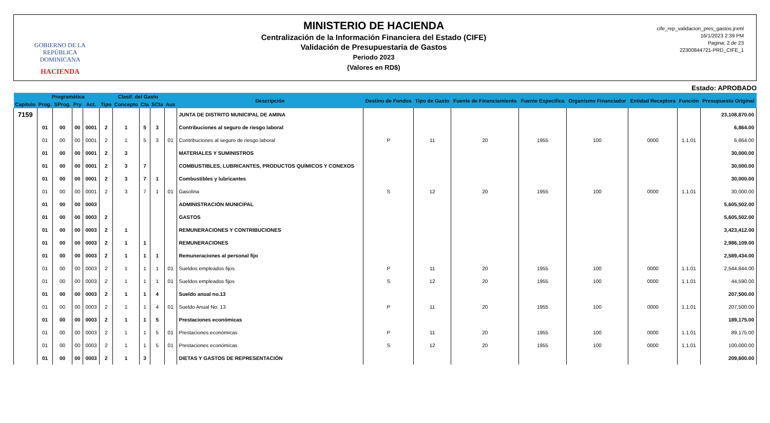GOBIERNO DE LA
REPÚBLICA
DOMINICANA
HACIENDA
MINISTERIO DE HACIENDA
Centralización de la Información Financiera del Estado (CIFE)
Validación de Presupuestaria de Gastos
Periodo 2023
(Valores en RD$)
cife_rep_validacion_pres_gastos.jrxml
16/1/2023 2:39 PM
Pagina: 2 de 23
22300844721-PRD_CIFE_1
Estado: APROBADO
| Capitulo | Programática | | | | Clasif. del Gasto | | | | | Descripción | Destino de Fondos | Tipo de Gasto | Fuente de Financiamiento | Fuente Especifica | Organismo Financiador | Entidad Receptora | Función | Presupuesto Original |
| --- | --- | --- | --- | --- | --- | --- | --- | --- | --- | --- | --- | --- | --- | --- | --- | --- | --- | --- |
| | Prog. | SProg. | Pry | Act. | Tipo | Concepto | Cta | SCta | Aux | | | | | | | | | |
| 7159 | | | | | | | | | | JUNTA DE DISTRITO MUNICIPAL DE AMINA | | | | | | | | 23,108,870.00 |
| | 01 | 00 | 00 | 0001 | 2 | 1 | 5 | 3 | | Contribuciones al seguro de riesgo laboral | | | | | | | | 6,864.00 |
| | 01 | 00 | 00 | 0001 | 2 | 1 | 5 | 3 | 01 | Contribuciones al seguro de riesgo laboral | P | 11 | 20 | 1955 | 100 | 0000 | 1.1.01 | 6,864.00 |
| | 01 | 00 | 00 | 0001 | 2 | 3 | | | | MATERIALES Y SUMINISTROS | | | | | | | | 30,000.00 |
| | 01 | 00 | 00 | 0001 | 2 | 3 | 7 | | | COMBUSTIBLES, LUBRICANTES, PRODUCTOS QUÍMICOS Y CONEXOS | | | | | | | | 30,000.00 |
| | 01 | 00 | 00 | 0001 | 2 | 3 | 7 | 1 | | Combustibles y lubricantes | | | | | | | | 30,000.00 |
| | 01 | 00 | 00 | 0001 | 2 | 3 | 7 | 1 | 01 | Gasolina | S | 12 | 20 | 1955 | 100 | 0000 | 1.1.01 | 30,000.00 |
| | 01 | 00 | 00 | 0003 | | | | | | ADMINISTRACIÓN MUNICIPAL | | | | | | | | 5,605,502.00 |
| | 01 | 00 | 00 | 0003 | 2 | | | | | GASTOS | | | | | | | | 5,605,502.00 |
| | 01 | 00 | 00 | 0003 | 2 | 1 | | | | REMUNERACIONES Y CONTRIBUCIONES | | | | | | | | 3,423,412.00 |
| | 01 | 00 | 00 | 0003 | 2 | 1 | 1 | | | REMUNERACIONES | | | | | | | | 2,986,109.00 |
| | 01 | 00 | 00 | 0003 | 2 | 1 | 1 | 1 | | Remuneraciones al personal fijo | | | | | | | | 2,589,434.00 |
| | 01 | 00 | 00 | 0003 | 2 | 1 | 1 | 1 | 01 | Sueldos empleados fijos | P | 11 | 20 | 1955 | 100 | 0000 | 1.1.01 | 2,544,844.00 |
| | 01 | 00 | 00 | 0003 | 2 | 1 | 1 | 1 | 01 | Sueldos empleados fijos | S | 12 | 20 | 1955 | 100 | 0000 | 1.1.01 | 44,590.00 |
| | 01 | 00 | 00 | 0003 | 2 | 1 | 1 | 4 | | Sueldo anual no.13 | | | | | | | | 207,500.00 |
| | 01 | 00 | 00 | 0003 | 2 | 1 | 1 | 4 | 01 | Sueldo Anual No. 13 | P | 11 | 20 | 1955 | 100 | 0000 | 1.1.01 | 207,500.00 |
| | 01 | 00 | 00 | 0003 | 2 | 1 | 1 | 5 | | Prestaciones económicas | | | | | | | | 189,175.00 |
| | 01 | 00 | 00 | 0003 | 2 | 1 | 1 | 5 | 01 | Prestaciones económicas | P | 11 | 20 | 1955 | 100 | 0000 | 1.1.01 | 89,175.00 |
| | 01 | 00 | 00 | 0003 | 2 | 1 | 1 | 5 | 01 | Prestaciones económicas | S | 12 | 20 | 1955 | 100 | 0000 | 1.1.01 | 100,000.00 |
| | 01 | 00 | 00 | 0003 | 2 | 1 | 3 | | | DIETAS Y GASTOS DE REPRESENTACIÓN | | | | | | | | 209,600.00 |